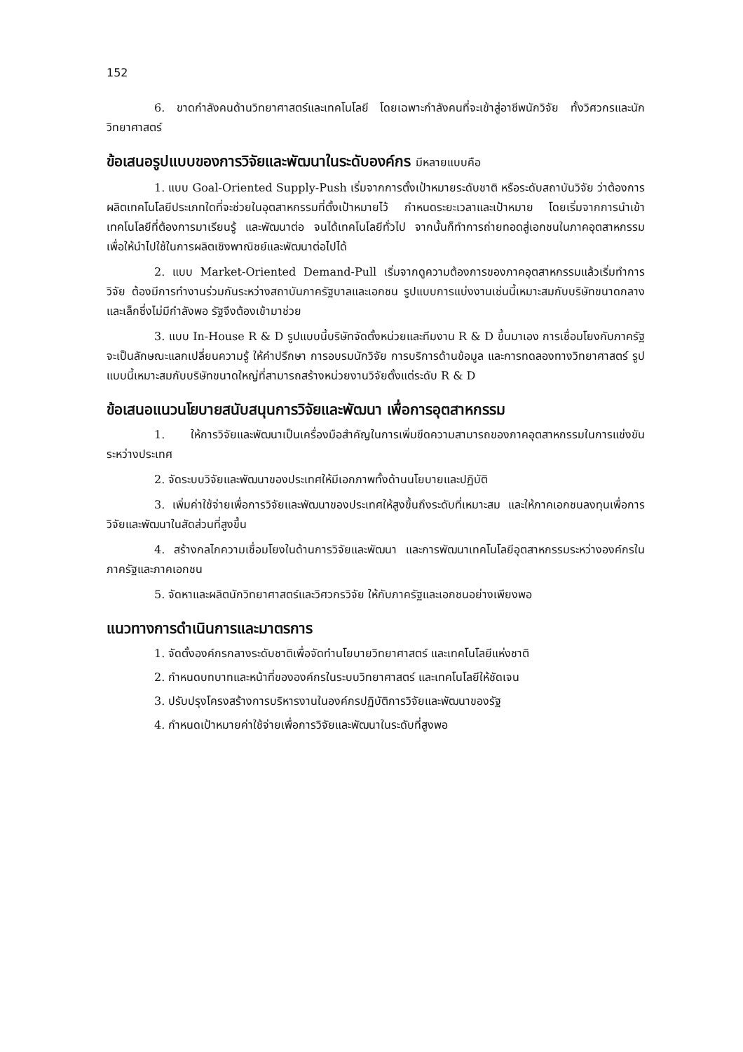152
6. ขาดกำลังคนด้านวิทยาศาสตร์และเทคโนโลยี โดยเฉพาะกำลังคนที่จะเข้าสู่อาชีพนักวิจัย ทั้งวิศวกรและนักวิทยาศาสตร์
ข้อเสนอรูปแบบของการวิจัยและพัฒนาในระดับองค์กร มีหลายแบบคือ
1. แบบ Goal-Oriented Supply-Push เริ่มจากการตั้งเป้าหมายระดับชาติ หรือระดับสถาบันวิจัย ว่าต้องการผลิตเทคโนโลยีประเภทใดที่จะช่วยในอุตสาหกรรมที่ตั้งเป้าหมายไว้ กำหนดระยะเวลาและเป้าหมาย โดยเริ่มจากการนำเข้าเทคโนโลยีที่ต้องการมาเรียนรู้ และพัฒนาต่อ จนได้เทคโนโลยีทั่วไป จากนั้นก็ทำการถ่ายทอดสู่เอกชนในภาคอุตสาหกรรม เพื่อให้นำไปใช้ในการผลิตเชิงพาณิชย์และพัฒนาต่อไปได้
2. แบบ Market-Oriented Demand-Pull เริ่มจากดูความต้องการของภาคอุตสาหกรรมแล้วเริ่มทำการวิจัย ต้องมีการทำงานร่วมกันระหว่างสถาบันภาครัฐบาลและเอกชน รูปแบบการแบ่งงานเช่นนี้เหมาะสมกับบริษัทขนาดกลางและเล็กซึ่งไม่มีกำลังพอ รัฐจึงต้องเข้ามาช่วย
3. แบบ In-House R & D รูปแบบนี้บริษัทจัดตั้งหน่วยและทีมงาน R & D ขึ้นมาเอง การเชื่อมโยงกับภาครัฐจะเป็นลักษณะแลกเปลี่ยนความรู้ ให้คำปรึกษา การอบรมนักวิจัย การบริการด้านข้อมูล และการทดลองทางวิทยาศาสตร์ รูปแบบนี้เหมาะสมกับบริษัทขนาดใหญ่ที่สามารถสร้างหน่วยงานวิจัยตั้งแต่ระดับ R & D
ข้อเสนอแนวนโยบายสนับสนุนการวิจัยและพัฒนา เพื่อการอุตสาหกรรม
1. ให้การวิจัยและพัฒนาเป็นเครื่องมือสำคัญในการเพิ่มขีดความสามารถของภาคอุตสาหกรรมในการแข่งขันระหว่างประเทศ
2. จัดระบบวิจัยและพัฒนาของประเทศให้มีเอกภาพทั้งด้านนโยบายและปฏิบัติ
3. เพิ่มค่าใช้จ่ายเพื่อการวิจัยและพัฒนาของประเทศให้สูงขึ้นถึงระดับที่เหมาะสม และให้ภาคเอกชนลงทุนเพื่อการวิจัยและพัฒนาในสัดส่วนที่สูงขึ้น
4. สร้างกลไกความเชื่อมโยงในด้านการวิจัยและพัฒนา และการพัฒนาเทคโนโลยีอุตสาหกรรมระหว่างองค์กรในภาครัฐและภาคเอกชน
5. จัดหาและผลิตนักวิทยาศาสตร์และวิศวกรวิจัย ให้กับภาครัฐและเอกชนอย่างเพียงพอ
แนวทางการดำเนินการและมาตรการ
1. จัดตั้งองค์กรกลางระดับชาติเพื่อจัดทำนโยบายวิทยาศาสตร์ และเทคโนโลยีแห่งชาติ
2. กำหนดบทบาทและหน้าที่ขององค์กรในระบบวิทยาศาสตร์ และเทคโนโลยีให้ชัดเจน
3. ปรับปรุงโครงสร้างการบริหารงานในองค์กรปฏิบัติการวิจัยและพัฒนาของรัฐ
4. กำหนดเป้าหมายค่าใช้จ่ายเพื่อการวิจัยและพัฒนาในระดับที่สูงพอ